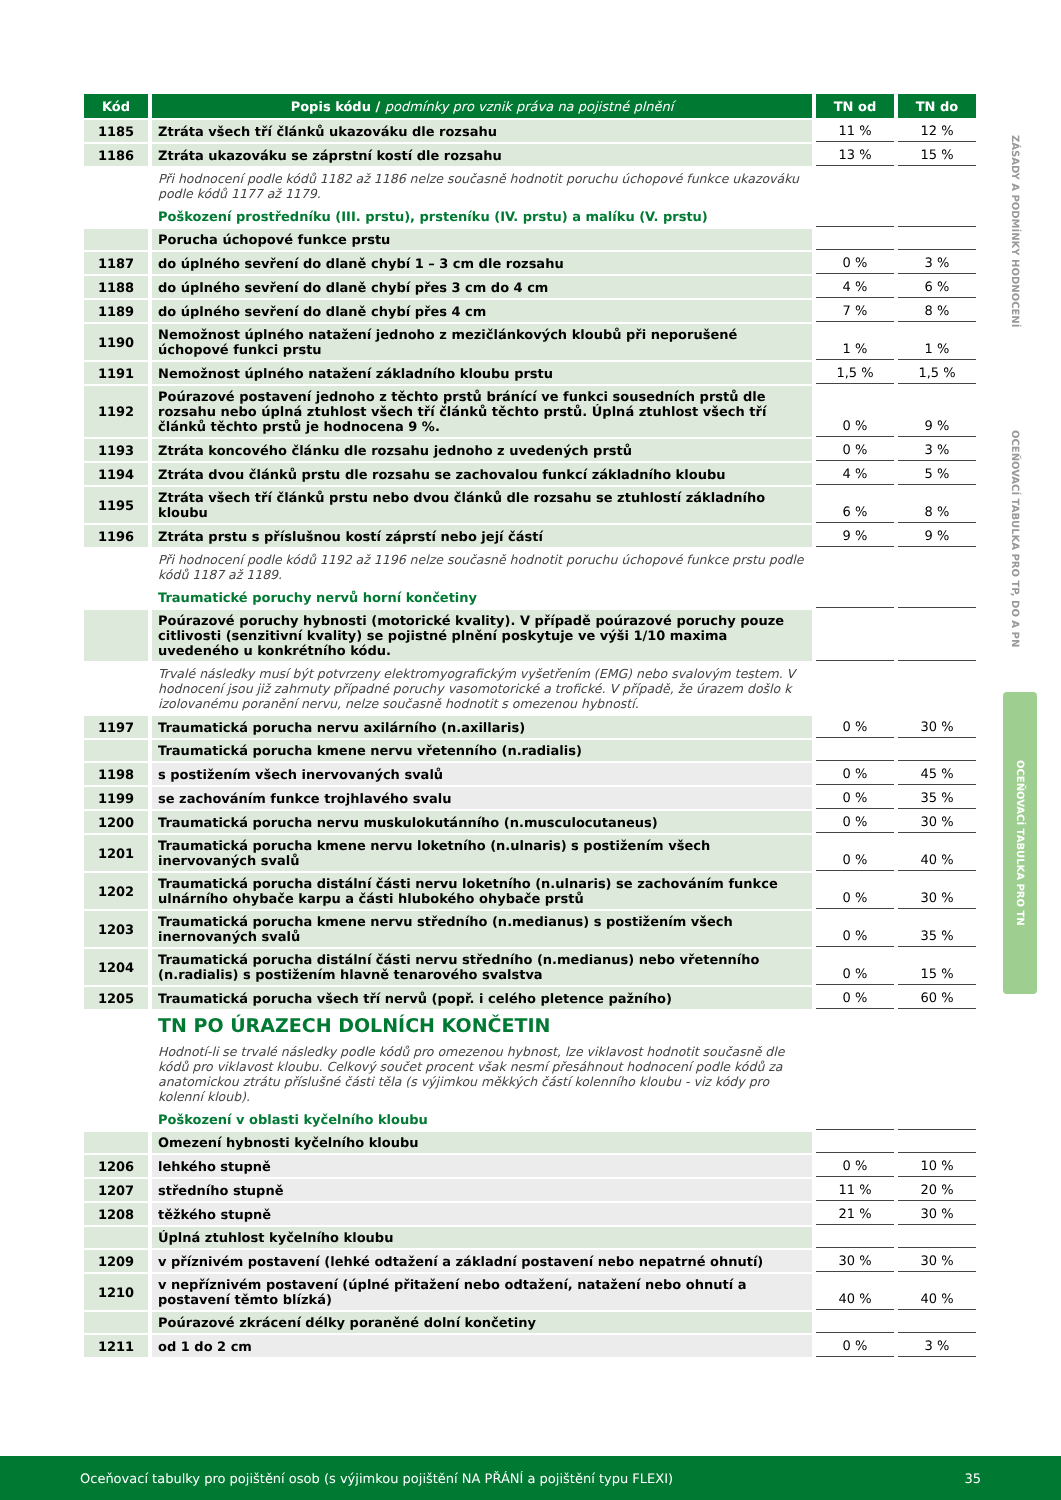ZÁSADY A PODMÍNKY HODNOCENÍ
OCEŇOVACÍ TABULKA PRO TP, DO A PN
OCEŇOVACÍ TABULKA PRO TN
| Kód | Popis kódu / podmínky pro vznik práva na pojistné plnění | TN od | TN do |
| --- | --- | --- | --- |
| 1185 | Ztráta všech tří článků ukazováku dle rozsahu | 11 % | 12 % |
| 1186 | Ztráta ukazováku se záprstní kostí dle rozsahu | 13 % | 15 % |
| | Při hodnocení podle kódů 1182 až 1186 nelze současně hodnotit poruchu úchopové funkce ukazováku podle kódů 1177 až 1179. | | |
| | Poškození prostředníku (III. prstu), prsteníku (IV. prstu) a malíku (V. prstu) | | |
| | Porucha úchopové funkce prstu | | |
| 1187 | do úplného sevření do dlaně chybí 1 – 3 cm dle rozsahu | 0 % | 3 % |
| 1188 | do úplného sevření do dlaně chybí přes 3 cm do 4 cm | 4 % | 6 % |
| 1189 | do úplného sevření do dlaně chybí přes 4 cm | 7 % | 8 % |
| 1190 | Nemožnost úplného natažení jednoho z mezičlánkových kloubů při neporušené úchopové funkci prstu | 1 % | 1 % |
| 1191 | Nemožnost úplného natažení základního kloubu prstu | 1,5 % | 1,5 % |
| 1192 | Poúrazové postavení jednoho z těchto prstů bránící ve funkci sousedních prstů dle rozsahu nebo úplná ztuhlost všech tří článků těchto prstů. Úplná ztuhlost všech tří článků těchto prstů je hodnocena 9 %. | 0 % | 9 % |
| 1193 | Ztráta koncového článku dle rozsahu jednoho z uvedených prstů | 0 % | 3 % |
| 1194 | Ztráta dvou článků prstu dle rozsahu se zachovalou funkcí základního kloubu | 4 % | 5 % |
| 1195 | Ztráta všech tří článků prstu nebo dvou článků dle rozsahu se ztuhlostí základního kloubu | 6 % | 8 % |
| 1196 | Ztráta prstu s příslušnou kostí záprstí nebo její částí | 9 % | 9 % |
| | Při hodnocení podle kódů 1192 až 1196 nelze současně hodnotit poruchu úchopové funkce prstu podle kódů 1187 až 1189. | | |
| | Traumatické poruchy nervů horní končetiny | | |
| | Poúrazové poruchy hybnosti (motorické kvality). V případě poúrazové poruchy pouze citlivosti (senzitivní kvality) se pojistné plnění poskytuje ve výši 1/10 maxima uvedeného u konkrétního kódu. | | |
| | Trvalé následky musí být potvrzeny elektromyografickým vyšetřením (EMG) nebo svalovým testem. V hodnocení jsou již zahrnuty případné poruchy vasomotorické a trofické. V případě, že úrazem došlo k izolovanému poranění nervu, nelze současně hodnotit s omezenou hybností. | | |
| 1197 | Traumatická porucha nervu axilárního (n.axillaris) | 0 % | 30 % |
| | Traumatická porucha kmene nervu vřetenního (n.radialis) | | |
| 1198 | s postižením všech inervovaných svalů | 0 % | 45 % |
| 1199 | se zachováním funkce trojhlavého svalu | 0 % | 35 % |
| 1200 | Traumatická porucha nervu muskulokutánního (n.musculocutaneus) | 0 % | 30 % |
| 1201 | Traumatická porucha kmene nervu loketního (n.ulnaris) s postižením všech inervovaných svalů | 0 % | 40 % |
| 1202 | Traumatická porucha distální části nervu loketního (n.ulnaris) se zachováním funkce ulnárního ohybače karpu a části hlubokého ohybače prstů | 0 % | 30 % |
| 1203 | Traumatická porucha kmene nervu středního (n.medianus) s postižením všech inernovaných svalů | 0 % | 35 % |
| 1204 | Traumatická porucha distální části nervu středního (n.medianus) nebo vřetenního (n.radialis) s postižením hlavně tenarového svalstva | 0 % | 15 % |
| 1205 | Traumatická porucha všech tří nervů (popř. i celého pletence pažního) | 0 % | 60 % |
| | TN PO ÚRAZECH DOLNÍCH KONČETIN | | |
| | Hodnotí-li se trvalé následky podle kódů pro omezenou hybnost, lze viklavost hodnotit současně dle kódů pro viklavost kloubu. Celkový součet procent však nesmí přesáhnout hodnocení podle kódů za anatomickou ztrátu příslušné části těla (s výjimkou měkkých částí kolenního kloubu - viz kódy pro kolenní kloub). | | |
| | Poškození v oblasti kyčelního kloubu | | |
| | Omezení hybnosti kyčelního kloubu | | |
| 1206 | lehkého stupně | 0 % | 10 % |
| 1207 | středního stupně | 11 % | 20 % |
| 1208 | těžkého stupně | 21 % | 30 % |
| | Úplná ztuhlost kyčelního kloubu | | |
| 1209 | v příznivém postavení (lehké odtažení a základní postavení nebo nepatrné ohnutí) | 30 % | 30 % |
| 1210 | v nepříznivém postavení (úplné přitažení nebo odtažení, natažení nebo ohnutí a postavení těmto blízká) | 40 % | 40 % |
| | Poúrazové zkrácení délky poraněné dolní končetiny | | |
| 1211 | od 1 do 2 cm | 0 % | 3 % |
Oceňovací tabulky pro pojištění osob (s výjimkou pojištění NA PŘÁNÍ a pojištění typu FLEXI) 35